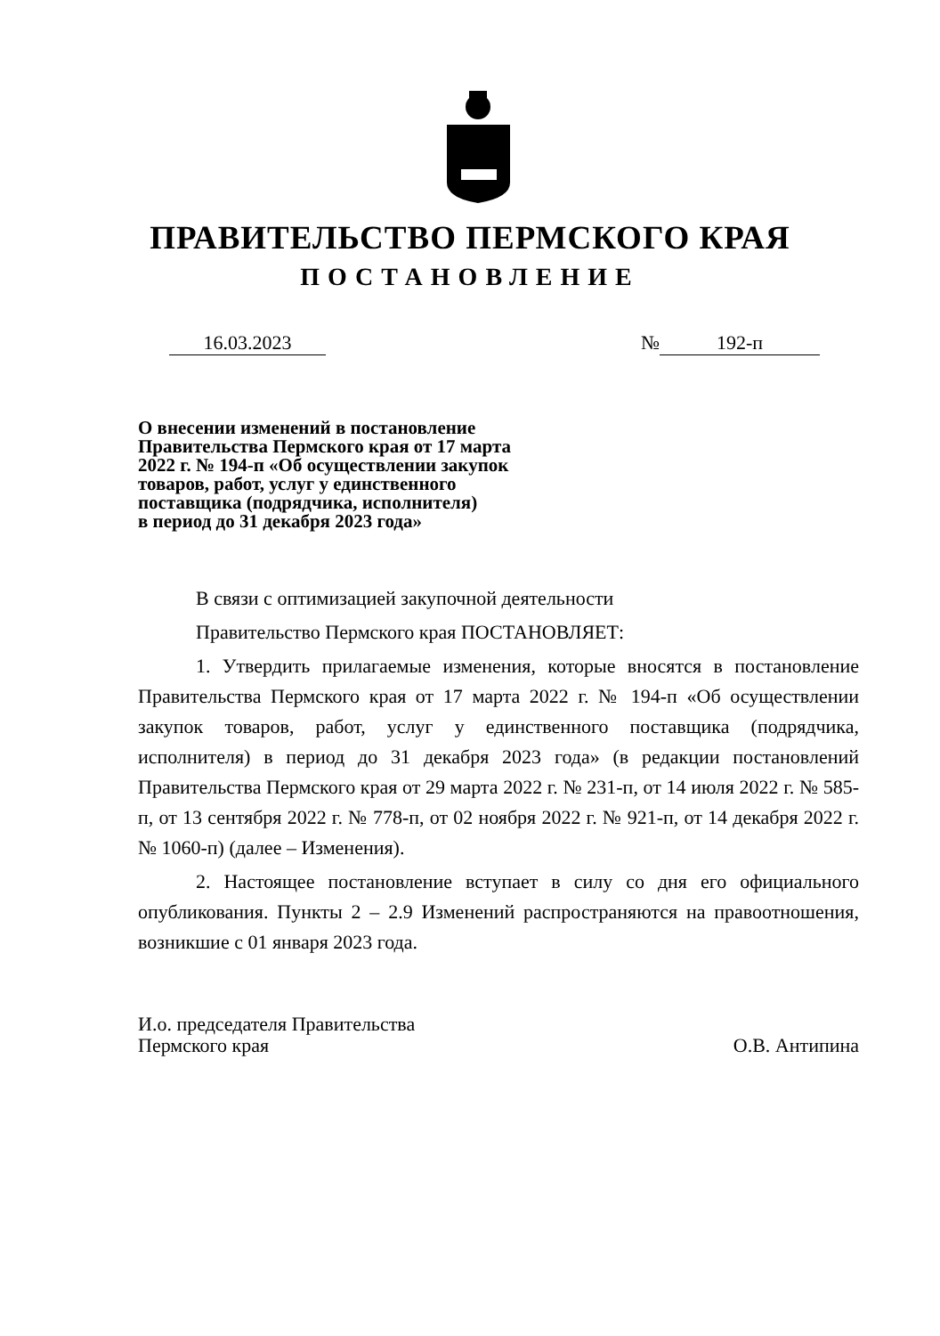ПРАВИТЕЛЬСТВО ПЕРМСКОГО КРАЯ
ПОСТАНОВЛЕНИЕ
16.03.2023 № 192-п
О внесении изменений в постановление
Правительства Пермского края от 17 марта
2022 г. № 194-п «Об осуществлении закупок
товаров, работ, услуг у единственного
поставщика (подрядчика, исполнителя)
в период до 31 декабря 2023 года»
В связи с оптимизацией закупочной деятельности
Правительство Пермского края ПОСТАНОВЛЯЕТ:
1. Утвердить прилагаемые изменения, которые вносятся в постановление Правительства Пермского края от 17 марта 2022 г. № 194-п «Об осуществлении закупок товаров, работ, услуг у единственного поставщика (подрядчика, исполнителя) в период до 31 декабря 2023 года» (в редакции постановлений Правительства Пермского края от 29 марта 2022 г. № 231-п, от 14 июля 2022 г. № 585-п, от 13 сентября 2022 г. № 778-п, от 02 ноября 2022 г. № 921-п, от 14 декабря 2022 г. № 1060-п) (далее – Изменения).
2. Настоящее постановление вступает в силу со дня его официального опубликования. Пункты 2 – 2.9 Изменений распространяются на правоотношения, возникшие с 01 января 2023 года.
И.о. председателя Правительства
Пермского края
О.В. Антипина